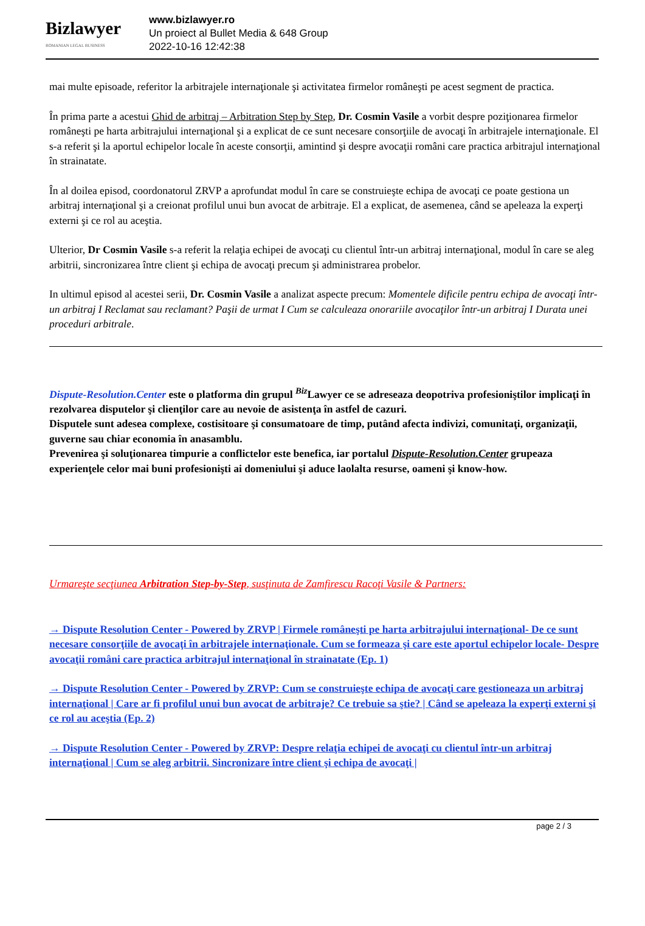Bizlawyer
ROMANIAN LEGAL BUSINESS
www.bizlawyer.ro
Un proiect al Bullet Media & 648 Group
2022-10-16 12:42:38
mai multe episoade, referitor la arbitrajele internaţionale şi activitatea firmelor româneşti pe acest segment de practica.
În prima parte a acestui Ghid de arbitraj – Arbitration Step by Step, Dr. Cosmin Vasile a vorbit despre poziţionarea firmelor româneşti pe harta arbitrajului internaţional şi a explicat de ce sunt necesare consorţiile de avocaţi în arbitrajele internaţionale. El s-a referit şi la aportul echipelor locale în aceste consorţii, amintind şi despre avocaţii români care practica arbitrajul internaţional în strainatate.
În al doilea episod, coordonatorul ZRVP a aprofundat modul în care se construieşte echipa de avocaţi ce poate gestiona un arbitraj internaţional şi a creionat profilul unui bun avocat de arbitraje. El a explicat, de asemenea, când se apeleaza la experţi externi şi ce rol au aceştia.
Ulterior, Dr Cosmin Vasile s-a referit la relaţia echipei de avocaţi cu clientul într-un arbitraj internaţional, modul în care se aleg arbitrii, sincronizarea între client şi echipa de avocaţi precum şi administrarea probelor.
In ultimul episod al acestei serii, Dr. Cosmin Vasile a analizat aspecte precum: Momentele dificile pentru echipa de avocaţi într-un arbitraj I Reclamat sau reclamant? Paşii de urmat I Cum se calculeaza onorariile avocaţilor într-un arbitraj I Durata unei proceduri arbitrale.
Dispute-Resolution.Center este o platforma din grupul <sup>Biz</sup>Lawyer ce se adreseaza deopotriva profesioniştilor implicaţi în rezolvarea disputelor şi clienţilor care au nevoie de asistenţa în astfel de cazuri.
Disputele sunt adesea complexe, costisitoare şi consumatoare de timp, putând afecta indivizi, comunitaţi, organizaţii, guverne sau chiar economia în anasamblu.
Prevenirea şi soluţionarea timpurie a conflictelor este benefica, iar portalul Dispute-Resolution.Center grupeaza experienţele celor mai buni profesionişti ai domeniului şi aduce laolalta resurse, oameni şi know-how.
Urmareşte secţiunea Arbitration Step-by-Step, susţinuta de Zamfirescu Racoţi Vasile & Partners:
→ Dispute Resolution Center - Powered by ZRVP | Firmele româneşti pe harta arbitrajului internaţional- De ce sunt necesare consorţiile de avocaţi în arbitrajele internaţionale. Cum se formeaza şi care este aportul echipelor locale- Despre avocaţii români care practica arbitrajul internaţional în strainatate (Ep. 1)
→ Dispute Resolution Center - Powered by ZRVP: Cum se construieşte echipa de avocaţi care gestioneaza un arbitraj internaţional | Care ar fi profilul unui bun avocat de arbitraje? Ce trebuie sa ştie? | Când se apeleaza la experţi externi şi ce rol au aceştia (Ep. 2)
→ Dispute Resolution Center - Powered by ZRVP: Despre relaţia echipei de avocaţi cu clientul într-un arbitraj internaţional | Cum se aleg arbitrii. Sincronizare între client şi echipa de avocaţi |
page 2 / 3